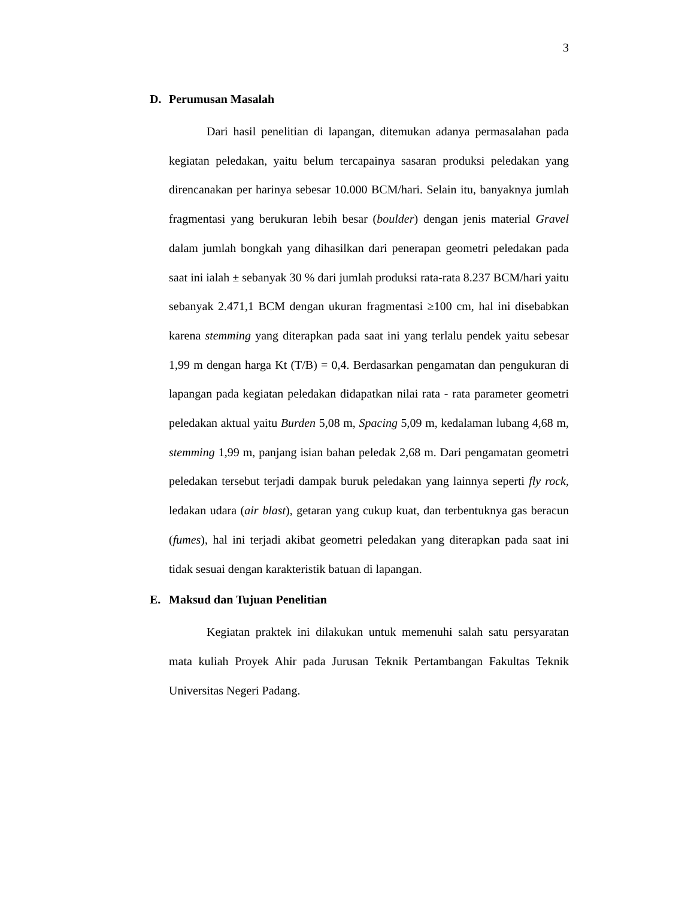3
D. Perumusan Masalah
Dari hasil penelitian di lapangan, ditemukan adanya permasalahan pada kegiatan peledakan, yaitu belum tercapainya sasaran produksi peledakan yang direncanakan per harinya sebesar 10.000 BCM/hari. Selain itu, banyaknya jumlah fragmentasi yang berukuran lebih besar (boulder) dengan jenis material Gravel dalam jumlah bongkah yang dihasilkan dari penerapan geometri peledakan pada saat ini ialah ± sebanyak 30 % dari jumlah produksi rata-rata 8.237 BCM/hari yaitu sebanyak 2.471,1 BCM dengan ukuran fragmentasi ≥100 cm, hal ini disebabkan karena stemming yang diterapkan pada saat ini yang terlalu pendek yaitu sebesar 1,99 m dengan harga Kt (T/B) = 0,4. Berdasarkan pengamatan dan pengukuran di lapangan pada kegiatan peledakan didapatkan nilai rata - rata parameter geometri peledakan aktual yaitu Burden 5,08 m, Spacing 5,09 m, kedalaman lubang 4,68 m, stemming 1,99 m, panjang isian bahan peledak 2,68 m. Dari pengamatan geometri peledakan tersebut terjadi dampak buruk peledakan yang lainnya seperti fly rock, ledakan udara (air blast), getaran yang cukup kuat, dan terbentuknya gas beracun (fumes), hal ini terjadi akibat geometri peledakan yang diterapkan pada saat ini tidak sesuai dengan karakteristik batuan di lapangan.
E. Maksud dan Tujuan Penelitian
Kegiatan praktek ini dilakukan untuk memenuhi salah satu persyaratan mata kuliah Proyek Ahir pada Jurusan Teknik Pertambangan Fakultas Teknik Universitas Negeri Padang.